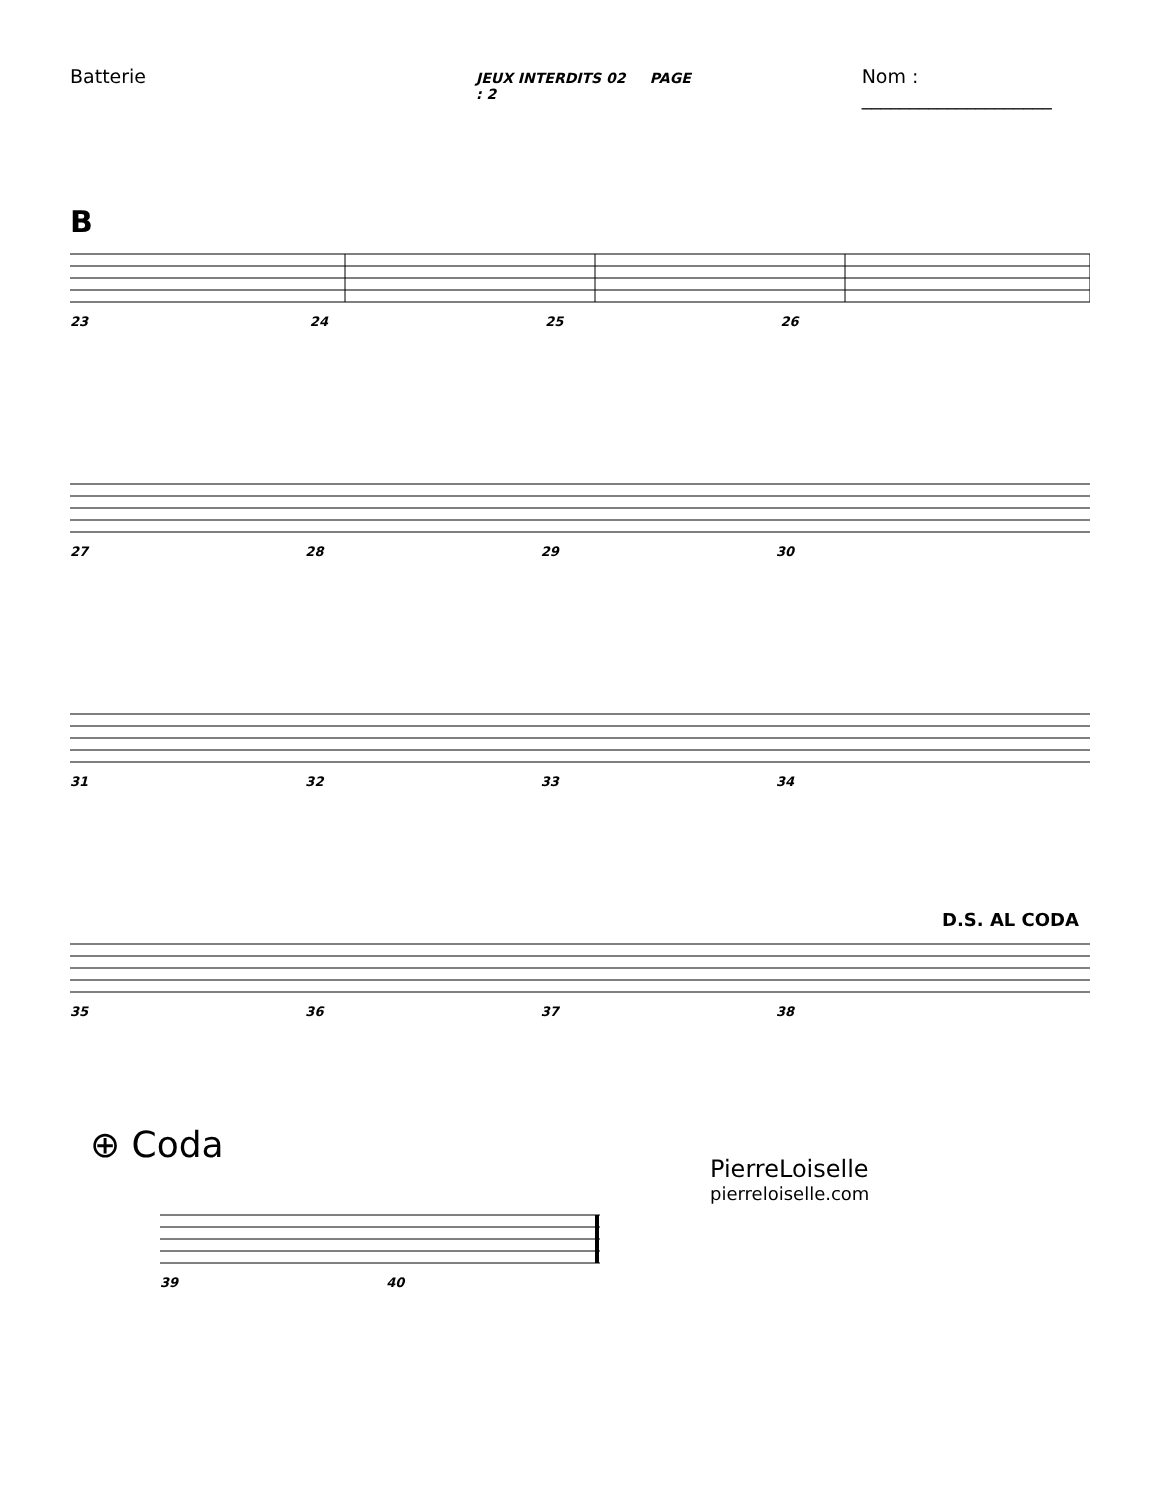Batterie JEUX INTERDITS 02 PAGE : 2 Nom : ____________________
B
23 24 25 26
27 28 29 30
31 32 33 34
D.S. AL CODA
35 36 37 38
⊕ Coda
39 40
PierreLoiselle
pierreloiselle.com